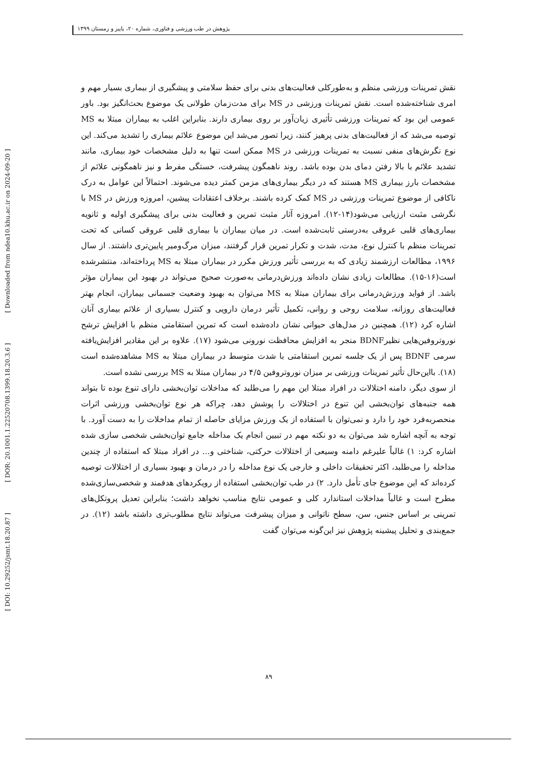پژوهش در طب ورزشی و فناوری، شماره ۲۰، پاییز و زمستان ۱۳۹۹
[ Downloaded from ndea10.khu.ac.ir on 2024-09-20 ]
[ DOR: 20.1001.1.22520708.1399.18.20.3.6 ]
[ DOI: 10.29252/jsmt.18.20.87 ]
نقش تمرینات ورزشی منظم و به‌طورکلی فعالیت‌های بدنی برای حفظ سلامتی و پیشگیری از بیماری بسیار مهم و امری شناخته‌شده است. نقش تمرینات ورزشی در MS برای مدت‌زمان طولانی یک موضوع بحث‌انگیز بود. باور عمومی این بود که تمرینات ورزشی تأثیری زیان‌آور بر روی بیماری دارند. بنابراین اغلب به بیماران مبتلا به MS توصیه می‌شد که از فعالیت‌های بدنی پرهیز کنند، زیرا تصور می‌شد این موضوع علائم بیماری را تشدید می‌کند. این نوع نگرش‌های منفی نسبت به تمرینات ورزشی در MS ممکن است تنها به دلیل مشخصات خود بیماری، مانند تشدید علائم با بالا رفتن دمای بدن بوده باشد. روند ناهمگون پیشرفت، خستگی مفرط و نیز ناهمگونی علائم از مشخصات بارز بیماری MS هستند که در دیگر بیماری‌های مزمن کمتر دیده می‌شوند. احتمالاً این عوامل به درک ناکافی از موضوع تمرینات ورزشی در MS کمک کرده باشند. برخلاف اعتقادات پیشین، امروزه ورزش در MS با نگرشی مثبت ارزیابی می‌شود(۱۴-۱۲). امروزه آثار مثبت تمرین و فعالیت بدنی برای پیشگیری اولیه و ثانویه بیماری‌های قلبی عروقی به‌درستی ثابت‌شده است. در میان بیماران با بیماری قلبی عروقی کسانی که تحت تمرینات منظم با کنترل نوع، مدت، شدت و تکرار تمرین قرار گرفتند، میزان مرگ‌ومیر پایین‌تری داشتند. از سال ۱۹۹۶، مطالعات ارزشمند زیادی که به بررسی تأثیر ورزش مکرر در بیماران مبتلا به MS پرداخته‌اند، منتشرشده است(۱۶-۱۵). مطالعات زیادی نشان داده‌اند ورزش‌درمانی به‌صورت صحیح می‌تواند در بهبود این بیماران مؤثر باشد. از فواید ورزش‌درمانی برای بیماران مبتلا به MS می‌توان به بهبود وضعیت جسمانی بیماران، انجام بهتر فعالیت‌های روزانه، سلامت روحی و روانی، تکمیل تأثیر درمان دارویی و کنترل بسیاری از علائم بیماری آنان اشاره کرد (۱۲). همچنین در مدل‌های حیوانی نشان داده‌شده است که تمرین استقامتی منظم با افزایش ترشح نوروتروفین‌هایی نظیرBDNF منجر به افزایش محافظت نورونی می‌شود (۱۷). علاوه بر این مقادیر افزایش‌یافته سرمی BDNF پس از یک جلسه تمرین استقامتی با شدت متوسط در بیماران مبتلا به MS مشاهده‌شده است (۱۸). بااین‌حال تأثیر تمرینات ورزشی بر میزان نوروتروفین ۴/۵ در بیماران مبتلا به MS بررسی نشده است.
از سوی دیگر، دامنه اختلالات در افراد مبتلا این مهم را می‌طلبد که مداخلات توان‌بخشی دارای تنوع بوده تا بتواند همه جنبه‌های توان‌بخشی این تنوع در اختلالات را پوشش دهد، چراکه هر نوع توان‌بخشی ورزشی اثرات منحصربه‌فرد خود را دارد و نمی‌توان با استفاده از یک ورزش مزایای حاصله از تمام مداخلات را به دست آورد. با توجه به آنچه اشاره شد می‌توان به دو نکته مهم در تبیین انجام یک مداخله جامع توان‌بخشی شخصی سازی شده اشاره کرد: ۱) غالباً علیرغم دامنه وسیعی از اختلالات حرکتی، شناختی و... در افراد مبتلا که استفاده از چندین مداخله را می‌طلبد، اکثر تحقیقات داخلی و خارجی یک نوع مداخله را در درمان و بهبود بسیاری از اختلالات توصیه کرده‌اند که این موضوع جای تأمل دارد. ۲) در طب توان‌بخشی استفاده از رویکردهای هدفمند و شخصی‌سازی‌شده مطرح است و غالباً مداخلات استاندارد کلی و عمومی نتایج مناسب نخواهد داشت؛ بنابراین تعدیل پروتکل‌های تمرینی بر اساس جنس، سن، سطح ناتوانی و میزان پیشرفت می‌تواند نتایج مطلوب‌تری داشته باشد (۱۲). در جمع‌بندی و تحلیل پیشینه پژوهش نیز این‌گونه می‌توان گفت
۸۹